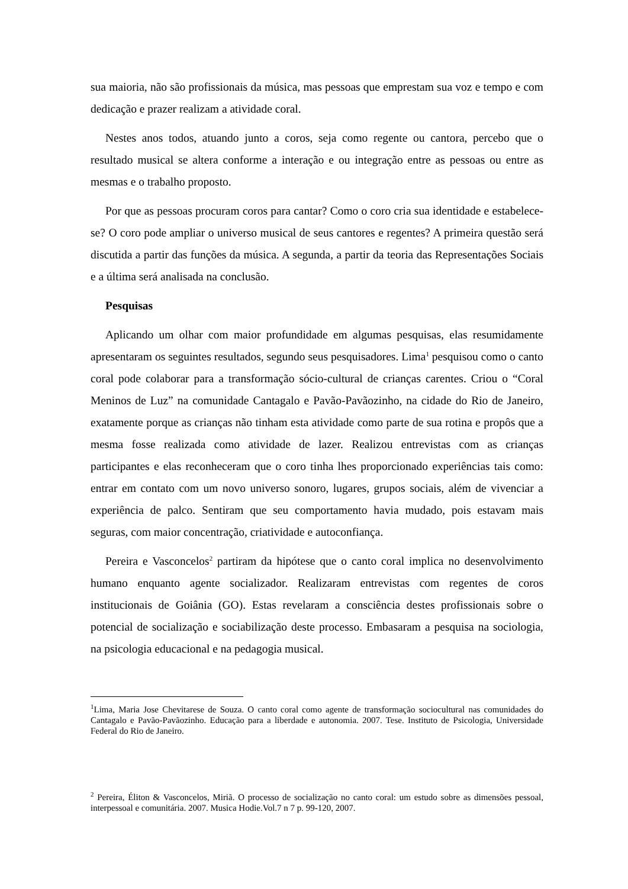sua maioria, não são profissionais da música, mas pessoas que emprestam sua voz e tempo e com dedicação e prazer realizam a atividade coral.
Nestes anos todos, atuando junto a coros, seja como regente ou cantora, percebo que o resultado musical se altera conforme a interação e ou integração entre as pessoas ou entre as mesmas e o trabalho proposto.
Por que as pessoas procuram coros para cantar? Como o coro cria sua identidade e estabelece-se? O coro pode ampliar o universo musical de seus cantores e regentes? A primeira questão será discutida a partir das funções da música. A segunda, a partir da teoria das Representações Sociais e a última será analisada na conclusão.
Pesquisas
Aplicando um olhar com maior profundidade em algumas pesquisas, elas resumidamente apresentaram os seguintes resultados, segundo seus pesquisadores. Lima<sup>1</sup> pesquisou como o canto coral pode colaborar para a transformação sócio-cultural de crianças carentes. Criou o “Coral Meninos de Luz” na comunidade Cantagalo e Pavão-Pavãozinho, na cidade do Rio de Janeiro, exatamente porque as crianças não tinham esta atividade como parte de sua rotina e propôs que a mesma fosse realizada como atividade de lazer. Realizou entrevistas com as crianças participantes e elas reconheceram que o coro tinha lhes proporcionado experiências tais como: entrar em contato com um novo universo sonoro, lugares, grupos sociais, além de vivenciar a experiência de palco. Sentiram que seu comportamento havia mudado, pois estavam mais seguras, com maior concentração, criatividade e autoconfiança.
Pereira e Vasconcelos<sup>2</sup> partiram da hipótese que o canto coral implica no desenvolvimento humano enquanto agente socializador. Realizaram entrevistas com regentes de coros institucionais de Goiânia (GO). Estas revelaram a consciência destes profissionais sobre o potencial de socialização e sociabilização deste processo. Embasaram a pesquisa na sociologia, na psicologia educacional e na pedagogia musical.
<sup>1</sup> Lima, Maria Jose Chevitarese de Souza. O canto coral como agente de transformação sociocultural nas comunidades do Cantagalo e Pavão-Pavãozinho. Educação para a liberdade e autonomia. 2007. Tese. Instituto de Psicologia, Universidade Federal do Rio de Janeiro.
<sup>2</sup> Pereira, Éliton & Vasconcelos, Miriã. O processo de socialização no canto coral: um estudo sobre as dimensões pessoal, interpessoal e comunitária. 2007. Musica Hodie.Vol.7 n 7 p. 99-120, 2007.